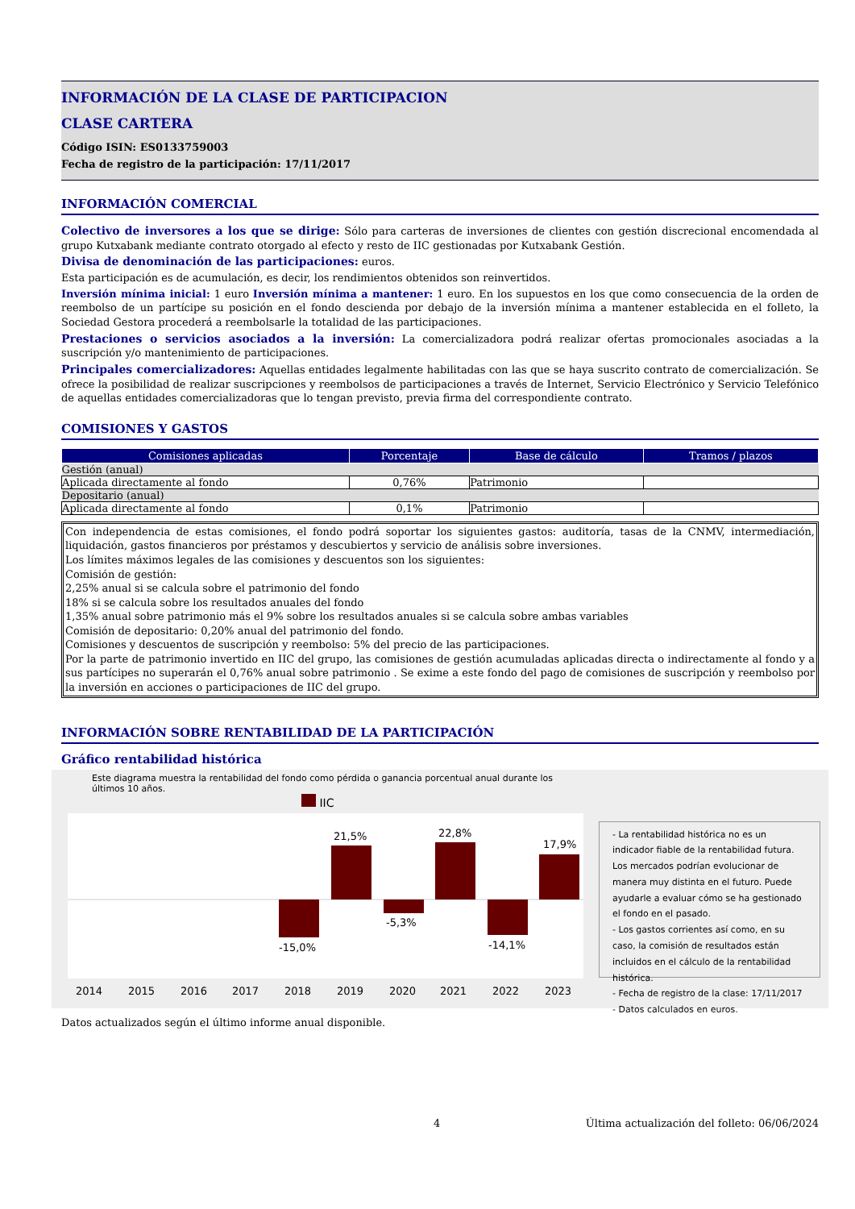INFORMACIÓN DE LA CLASE DE PARTICIPACION
CLASE CARTERA
Código ISIN: ES0133759003
Fecha de registro de la participación: 17/11/2017
INFORMACIÓN COMERCIAL
Colectivo de inversores a los que se dirige: Sólo para carteras de inversiones de clientes con gestión discrecional encomendada al grupo Kutxabank mediante contrato otorgado al efecto y resto de IIC gestionadas por Kutxabank Gestión.
Divisa de denominación de las participaciones: euros.
Esta participación es de acumulación, es decir, los rendimientos obtenidos son reinvertidos.
Inversión mínima inicial: 1 euro Inversión mínima a mantener: 1 euro. En los supuestos en los que como consecuencia de la orden de reembolso de un partícipe su posición en el fondo descienda por debajo de la inversión mínima a mantener establecida en el folleto, la Sociedad Gestora procederá a reembolsarle la totalidad de las participaciones.
Prestaciones o servicios asociados a la inversión: La comercializadora podrá realizar ofertas promocionales asociadas a la suscripción y/o mantenimiento de participaciones.
Principales comercializadores: Aquellas entidades legalmente habilitadas con las que se haya suscrito contrato de comercialización. Se ofrece la posibilidad de realizar suscripciones y reembolsos de participaciones a través de Internet, Servicio Electrónico y Servicio Telefónico de aquellas entidades comercializadoras que lo tengan previsto, previa firma del correspondiente contrato.
COMISIONES Y GASTOS
| Comisiones aplicadas | Porcentaje | Base de cálculo | Tramos / plazos |
| --- | --- | --- | --- |
| Gestión (anual) | | | |
| Aplicada directamente al fondo | 0,76% | Patrimonio | |
| Depositario (anual) | | | |
| Aplicada directamente al fondo | 0,1% | Patrimonio | |
Con independencia de estas comisiones, el fondo podrá soportar los siguientes gastos: auditoría, tasas de la CNMV, intermediación, liquidación, gastos financieros por préstamos y descubiertos y servicio de análisis sobre inversiones.
Los límites máximos legales de las comisiones y descuentos son los siguientes:
Comisión de gestión:
2,25% anual si se calcula sobre el patrimonio del fondo
18% si se calcula sobre los resultados anuales del fondo
1,35% anual sobre patrimonio más el 9% sobre los resultados anuales si se calcula sobre ambas variables
Comisión de depositario: 0,20% anual del patrimonio del fondo.
Comisiones y descuentos de suscripción y reembolso: 5% del precio de las participaciones.
Por la parte de patrimonio invertido en IIC del grupo, las comisiones de gestión acumuladas aplicadas directa o indirectamente al fondo y a sus partícipes no superarán el 0,76% anual sobre patrimonio . Se exime a este fondo del pago de comisiones de suscripción y reembolso por la inversión en acciones o participaciones de IIC del grupo.
INFORMACIÓN SOBRE RENTABILIDAD DE LA PARTICIPACIÓN
Gráfico rentabilidad histórica
Este diagrama muestra la rentabilidad del fondo como pérdida o ganancia porcentual anual durante los últimos 10 años.
IIC
-15,0%
21,5%
-5,3%
22,8%
-14,1%
17,9%
2014
2015
2016
2017
2018
2019
2020
2021
2022
2023
- La rentabilidad histórica no es un indicador fiable de la rentabilidad futura. Los mercados podrían evolucionar de manera muy distinta en el futuro. Puede ayudarle a evaluar cómo se ha gestionado el fondo en el pasado.
- Los gastos corrientes así como, en su caso, la comisión de resultados están incluidos en el cálculo de la rentabilidad histórica.
- Fecha de registro de la clase: 17/11/2017
- Datos calculados en euros.
Datos actualizados según el último informe anual disponible.
4 Última actualización del folleto: 06/06/2024